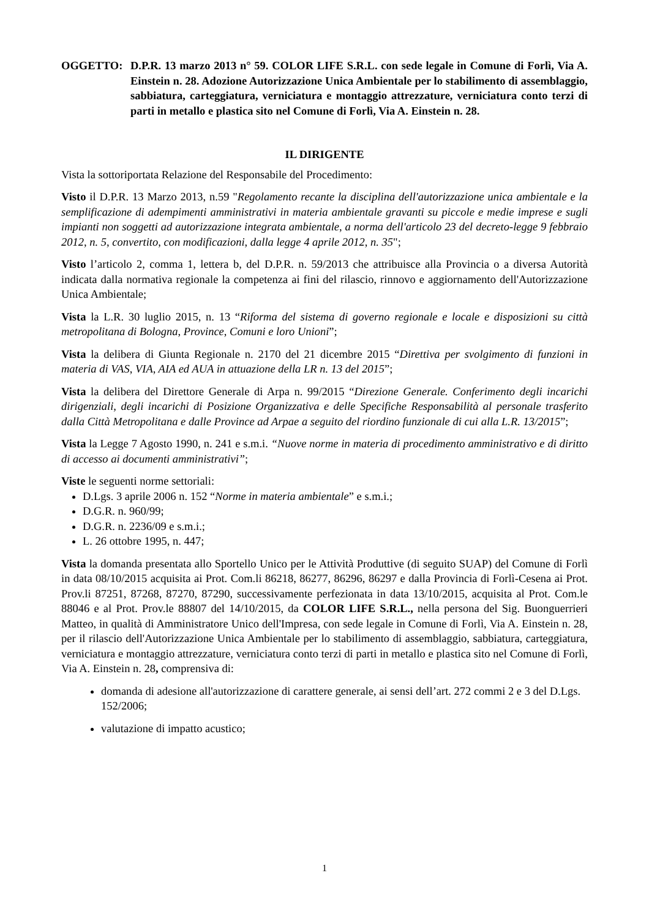OGGETTO: D.P.R. 13 marzo 2013 n° 59. COLOR LIFE S.R.L. con sede legale in Comune di Forlì, Via A. Einstein n. 28. Adozione Autorizzazione Unica Ambientale per lo stabilimento di assemblaggio, sabbiatura, carteggiatura, verniciatura e montaggio attrezzature, verniciatura conto terzi di parti in metallo e plastica sito nel Comune di Forlì, Via A. Einstein n. 28.
IL DIRIGENTE
Vista la sottoriportata Relazione del Responsabile del Procedimento:
Visto il D.P.R. 13 Marzo 2013, n.59 "Regolamento recante la disciplina dell'autorizzazione unica ambientale e la semplificazione di adempimenti amministrativi in materia ambientale gravanti su piccole e medie imprese e sugli impianti non soggetti ad autorizzazione integrata ambientale, a norma dell'articolo 23 del decreto-legge 9 febbraio 2012, n. 5, convertito, con modificazioni, dalla legge 4 aprile 2012, n. 35";
Visto l’articolo 2, comma 1, lettera b, del D.P.R. n. 59/2013 che attribuisce alla Provincia o a diversa Autorità indicata dalla normativa regionale la competenza ai fini del rilascio, rinnovo e aggiornamento dell'Autorizzazione Unica Ambientale;
Vista la L.R. 30 luglio 2015, n. 13 “Riforma del sistema di governo regionale e locale e disposizioni su città metropolitana di Bologna, Province, Comuni e loro Unioni”;
Vista la delibera di Giunta Regionale n. 2170 del 21 dicembre 2015 “Direttiva per svolgimento di funzioni in materia di VAS, VIA, AIA ed AUA in attuazione della LR n. 13 del 2015”;
Vista la delibera del Direttore Generale di Arpa n. 99/2015 “Direzione Generale. Conferimento degli incarichi dirigenziali, degli incarichi di Posizione Organizzativa e delle Specifiche Responsabilità al personale trasferito dalla Città Metropolitana e dalle Province ad Arpae a seguito del riordino funzionale di cui alla L.R. 13/2015”;
Vista la Legge 7 Agosto 1990, n. 241 e s.m.i. “Nuove norme in materia di procedimento amministrativo e di diritto di accesso ai documenti amministrativi”;
Viste le seguenti norme settoriali:
D.Lgs. 3 aprile 2006 n. 152 “Norme in materia ambientale” e s.m.i.;
D.G.R. n. 960/99;
D.G.R. n. 2236/09 e s.m.i.;
L. 26 ottobre 1995, n. 447;
Vista la domanda presentata allo Sportello Unico per le Attività Produttive (di seguito SUAP) del Comune di Forlì in data 08/10/2015 acquisita ai Prot. Com.li 86218, 86277, 86296, 86297 e dalla Provincia di Forlì-Cesena ai Prot. Prov.li 87251, 87268, 87270, 87290, successivamente perfezionata in data 13/10/2015, acquisita al Prot. Com.le 88046 e al Prot. Prov.le 88807 del 14/10/2015, da COLOR LIFE S.R.L., nella persona del Sig. Buonguerrieri Matteo, in qualità di Amministratore Unico dell'Impresa, con sede legale in Comune di Forlì, Via A. Einstein n. 28, per il rilascio dell'Autorizzazione Unica Ambientale per lo stabilimento di assemblaggio, sabbiatura, carteggiatura, verniciatura e montaggio attrezzature, verniciatura conto terzi di parti in metallo e plastica sito nel Comune di Forlì, Via A. Einstein n. 28, comprensiva di:
domanda di adesione all'autorizzazione di carattere generale, ai sensi dell’art. 272 commi 2 e 3 del D.Lgs. 152/2006;
valutazione di impatto acustico;
1